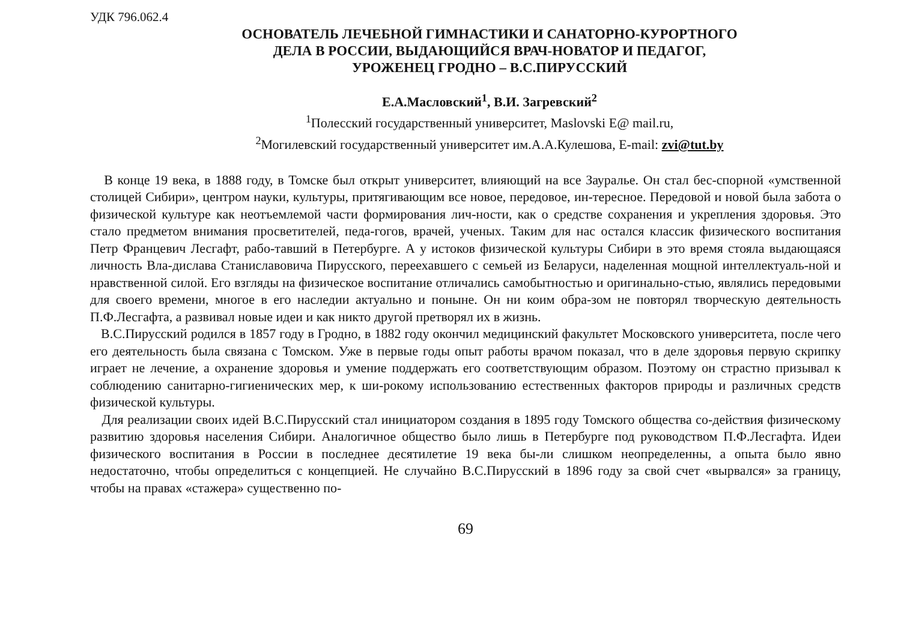УДК 796.062.4
ОСНОВАТЕЛЬ ЛЕЧЕБНОЙ ГИМНАСТИКИ И САНАТОРНО-КУРОРТНОГО
ДЕЛА В РОССИИ, ВЫДАЮЩИЙСЯ ВРАЧ-НОВАТОР И ПЕДАГОГ,
УРОЖЕНЕЦ ГРОДНО – В.С.ПИРУССКИЙ
Е.А.Масловский<sup>1</sup>, В.И. Загревский<sup>2</sup>
<sup>1</sup> Полесский государственный университет, Maslovski E@ mail.ru,
<sup>2</sup> Могилевский государственный университет им.А.А.Кулешова, E-mail: zvi@tut.by
В конце 19 века, в 1888 году, в Томске был открыт университет, влияющий на все Зауралье. Он стал бес-спорной «умственной столицей Сибири», центром науки, культуры, притягивающим все новое, передовое, ин-тересное. Передовой и новой была забота о физической культуре как неотъемлемой части формирования лич-ности, как о средстве сохранения и укрепления здоровья. Это стало предметом внимания просветителей, педа-гогов, врачей, ученых. Таким для нас остался классик физического воспитания Петр Францевич Лесгафт, рабо-тавший в Петербурге. А у истоков физической культуры Сибири в это время стояла выдающаяся личность Вла-дислава Станиславовича Пирусского, переехавшего с семьей из Беларуси, наделенная мощной интеллектуаль-ной и нравственной силой. Его взгляды на физическое воспитание отличались самобытностью и оригинально-стью, являлись передовыми для своего времени, многое в его наследии актуально и поныне. Он ни коим обра-зом не повторял творческую деятельность П.Ф.Лесгафта, а развивал новые идеи и как никто другой претворял их в жизнь.
В.С.Пирусский родился в 1857 году в Гродно, в 1882 году окончил медицинский факультет Московского университета, после чего его деятельность была связана с Томском. Уже в первые годы опыт работы врачом показал, что в деле здоровья первую скрипку играет не лечение, а охранение здоровья и умение поддержать его соответствующим образом. Поэтому он страстно призывал к соблюдению санитарно-гигиенических мер, к ши-рокому использованию естественных факторов природы и различных средств физической культуры.
Для реализации своих идей В.С.Пирусский стал инициатором создания в 1895 году Томского общества со-действия физическому развитию здоровья населения Сибири. Аналогичное общество было лишь в Петербурге под руководством П.Ф.Лесгафта. Идеи физического воспитания в России в последнее десятилетие 19 века бы-ли слишком неопределенны, а опыта было явно недостаточно, чтобы определиться с концепцией. Не случайно В.С.Пирусский в 1896 году за свой счет «вырвался» за границу, чтобы на правах «стажера» существенно по-
69